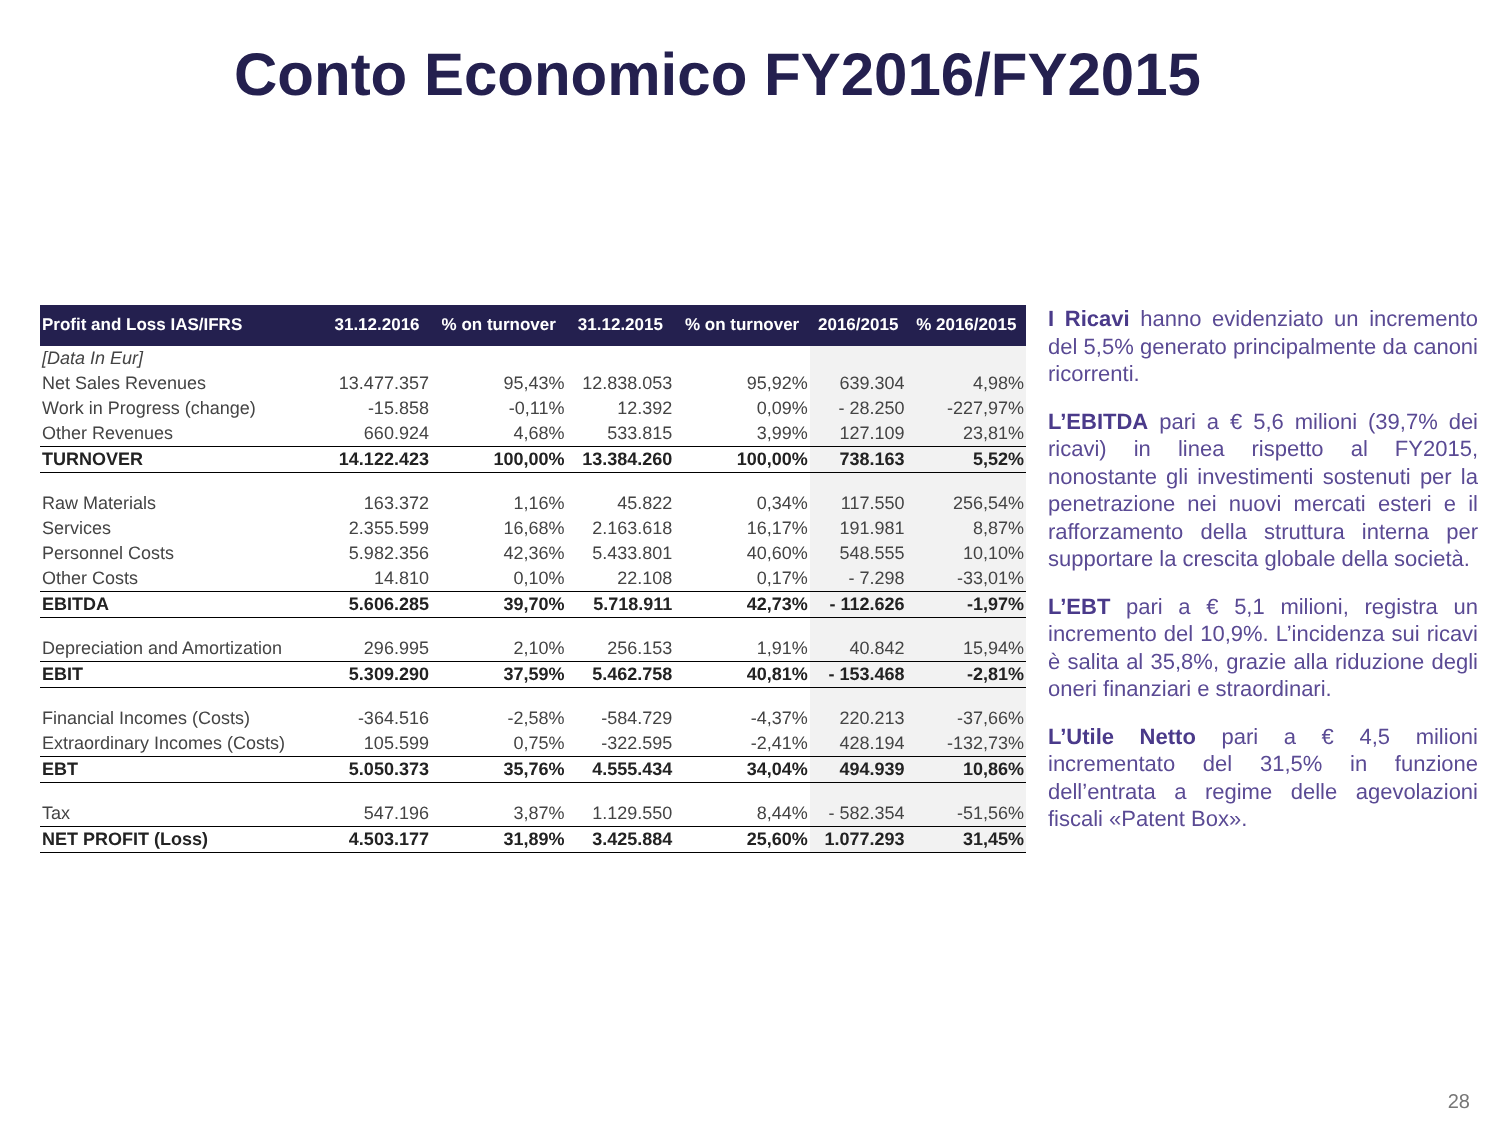Conto Economico FY2016/FY2015
| Profit and Loss IAS/IFRS | 31.12.2016 | % on turnover | 31.12.2015 | % on turnover | 2016/2015 | % 2016/2015 |
| --- | --- | --- | --- | --- | --- | --- |
| [Data In Eur] | | | | | | |
| Net Sales Revenues | 13.477.357 | 95,43% | 12.838.053 | 95,92% | 639.304 | 4,98% |
| Work in Progress (change) | -15.858 | -0,11% | 12.392 | 0,09% | - 28.250 | -227,97% |
| Other Revenues | 660.924 | 4,68% | 533.815 | 3,99% | 127.109 | 23,81% |
| TURNOVER | 14.122.423 | 100,00% | 13.384.260 | 100,00% | 738.163 | 5,52% |
| Raw Materials | 163.372 | 1,16% | 45.822 | 0,34% | 117.550 | 256,54% |
| Services | 2.355.599 | 16,68% | 2.163.618 | 16,17% | 191.981 | 8,87% |
| Personnel Costs | 5.982.356 | 42,36% | 5.433.801 | 40,60% | 548.555 | 10,10% |
| Other Costs | 14.810 | 0,10% | 22.108 | 0,17% | - 7.298 | -33,01% |
| EBITDA | 5.606.285 | 39,70% | 5.718.911 | 42,73% | - 112.626 | -1,97% |
| Depreciation and Amortization | 296.995 | 2,10% | 256.153 | 1,91% | 40.842 | 15,94% |
| EBIT | 5.309.290 | 37,59% | 5.462.758 | 40,81% | - 153.468 | -2,81% |
| Financial Incomes (Costs) | -364.516 | -2,58% | -584.729 | -4,37% | 220.213 | -37,66% |
| Extraordinary Incomes (Costs) | 105.599 | 0,75% | -322.595 | -2,41% | 428.194 | -132,73% |
| EBT | 5.050.373 | 35,76% | 4.555.434 | 34,04% | 494.939 | 10,86% |
| Tax | 547.196 | 3,87% | 1.129.550 | 8,44% | - 582.354 | -51,56% |
| NET PROFIT (Loss) | 4.503.177 | 31,89% | 3.425.884 | 25,60% | 1.077.293 | 31,45% |
I Ricavi hanno evidenziato un incremento del 5,5% generato principalmente da canoni ricorrenti.
L’EBITDA pari a € 5,6 milioni (39,7% dei ricavi) in linea rispetto al FY2015, nonostante gli investimenti sostenuti per la penetrazione nei nuovi mercati esteri e il rafforzamento della struttura interna per supportare la crescita globale della società.
L’EBT pari a € 5,1 milioni, registra un incremento del 10,9%. L’incidenza sui ricavi è salita al 35,8%, grazie alla riduzione degli oneri finanziari e straordinari.
L’Utile Netto pari a € 4,5 milioni incrementato del 31,5% in funzione dell’entrata a regime delle agevolazioni fiscali «Patent Box».
28